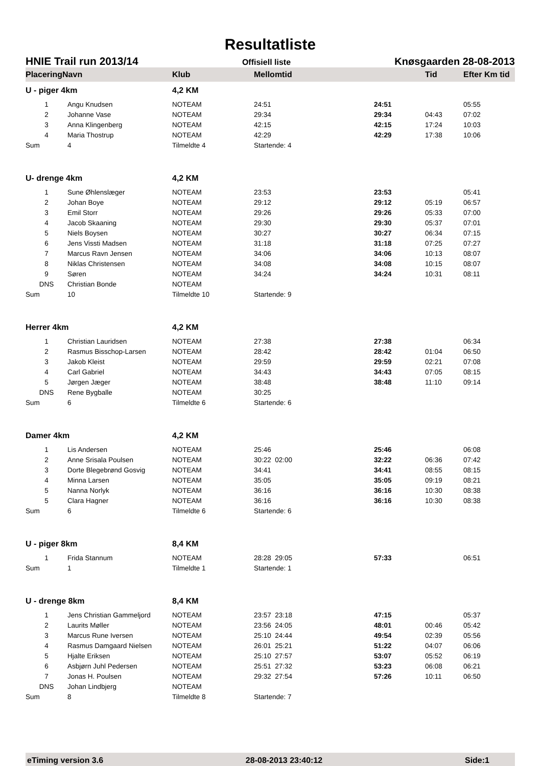Resultatliste
HNIE Trail run 2013/14 Offisiell liste Knøsgaarden 28-08-2013
| PlaceringNavn | | Klub | Mellomtid | | Tid | Efter Km tid | |
| --- | --- | --- | --- | --- | --- | --- | --- |
| U - piger 4km | | 4,2 KM | | | | | |
| 1 | Angu Knudsen | NOTEAM | 24:51 | 24:51 | | 05:55 | |
| 2 | Johanne Vase | NOTEAM | 29:34 | 29:34 | 04:43 | 07:02 | |
| 3 | Anna Klingenberg | NOTEAM | 42:15 | 42:15 | 17:24 | 10:03 | |
| 4 | Maria Thostrup | NOTEAM | 42:29 | 42:29 | 17:38 | 10:06 | |
| Sum | 4 | Tilmeldte 4 | Startende: 4 | | | | |
| U- drenge 4km | | 4,2 KM | | | | | |
| 1 | Sune Øhlenslæger | NOTEAM | 23:53 | 23:53 | | 05:41 | |
| 2 | Johan Boye | NOTEAM | 29:12 | 29:12 | 05:19 | 06:57 | |
| 3 | Emil Storr | NOTEAM | 29:26 | 29:26 | 05:33 | 07:00 | |
| 4 | Jacob Skaaning | NOTEAM | 29:30 | 29:30 | 05:37 | 07:01 | |
| 5 | Niels Boysen | NOTEAM | 30:27 | 30:27 | 06:34 | 07:15 | |
| 6 | Jens Vissti Madsen | NOTEAM | 31:18 | 31:18 | 07:25 | 07:27 | |
| 7 | Marcus Ravn Jensen | NOTEAM | 34:06 | 34:06 | 10:13 | 08:07 | |
| 8 | Niklas Christensen | NOTEAM | 34:08 | 34:08 | 10:15 | 08:07 | |
| 9 | Søren | NOTEAM | 34:24 | 34:24 | 10:31 | 08:11 | |
| DNS | Christian Bonde | NOTEAM | | | | | |
| Sum | 10 | Tilmeldte 10 | Startende: 9 | | | | |
| Herrer 4km | | 4,2 KM | | | | | |
| 1 | Christian Lauridsen | NOTEAM | 27:38 | 27:38 | | 06:34 | |
| 2 | Rasmus Bisschop-Larsen | NOTEAM | 28:42 | 28:42 | 01:04 | 06:50 | |
| 3 | Jakob Kleist | NOTEAM | 29:59 | 29:59 | 02:21 | 07:08 | |
| 4 | Carl Gabriel | NOTEAM | 34:43 | 34:43 | 07:05 | 08:15 | |
| 5 | Jørgen Jæger | NOTEAM | 38:48 | 38:48 | 11:10 | 09:14 | |
| DNS | Rene Bygballe | NOTEAM | 30:25 | | | | |
| Sum | 6 | Tilmeldte 6 | Startende: 6 | | | | |
| Damer 4km | | 4,2 KM | | | | | |
| 1 | Lis Andersen | NOTEAM | 25:46 | 25:46 | | 06:08 | |
| 2 | Anne Srisala Poulsen | NOTEAM | 30:22 02:00 | 32:22 | 06:36 | 07:42 | |
| 3 | Dorte Blegebrønd Gosvig | NOTEAM | 34:41 | 34:41 | 08:55 | 08:15 | |
| 4 | Minna Larsen | NOTEAM | 35:05 | 35:05 | 09:19 | 08:21 | |
| 5 | Nanna Norlyk | NOTEAM | 36:16 | 36:16 | 10:30 | 08:38 | |
| 5 | Clara Hagner | NOTEAM | 36:16 | 36:16 | 10:30 | 08:38 | |
| Sum | 6 | Tilmeldte 6 | Startende: 6 | | | | |
| U - piger 8km | | 8,4 KM | | | | | |
| 1 | Frida Stannum | NOTEAM | 28:28 29:05 | 57:33 | | 06:51 | |
| Sum | 1 | Tilmeldte 1 | Startende: 1 | | | | |
| U - drenge 8km | | 8,4 KM | | | | | |
| 1 | Jens Christian Gammeljord | NOTEAM | 23:57 23:18 | 47:15 | | 05:37 | |
| 2 | Laurits Møller | NOTEAM | 23:56 24:05 | 48:01 | 00:46 | 05:42 | |
| 3 | Marcus Rune Iversen | NOTEAM | 25:10 24:44 | 49:54 | 02:39 | 05:56 | |
| 4 | Rasmus Damgaard Nielsen | NOTEAM | 26:01 25:21 | 51:22 | 04:07 | 06:06 | |
| 5 | Hjalte Eriksen | NOTEAM | 25:10 27:57 | 53:07 | 05:52 | 06:19 | |
| 6 | Asbjørn Juhl Pedersen | NOTEAM | 25:51 27:32 | 53:23 | 06:08 | 06:21 | |
| 7 | Jonas H. Poulsen | NOTEAM | 29:32 27:54 | 57:26 | 10:11 | 06:50 | |
| DNS | Johan Lindbjerg | NOTEAM | | | | | |
| Sum | 8 | Tilmeldte 8 | Startende: 7 | | | | |
eTiming version 3.6 28-08-2013 23:40:12 Side:1